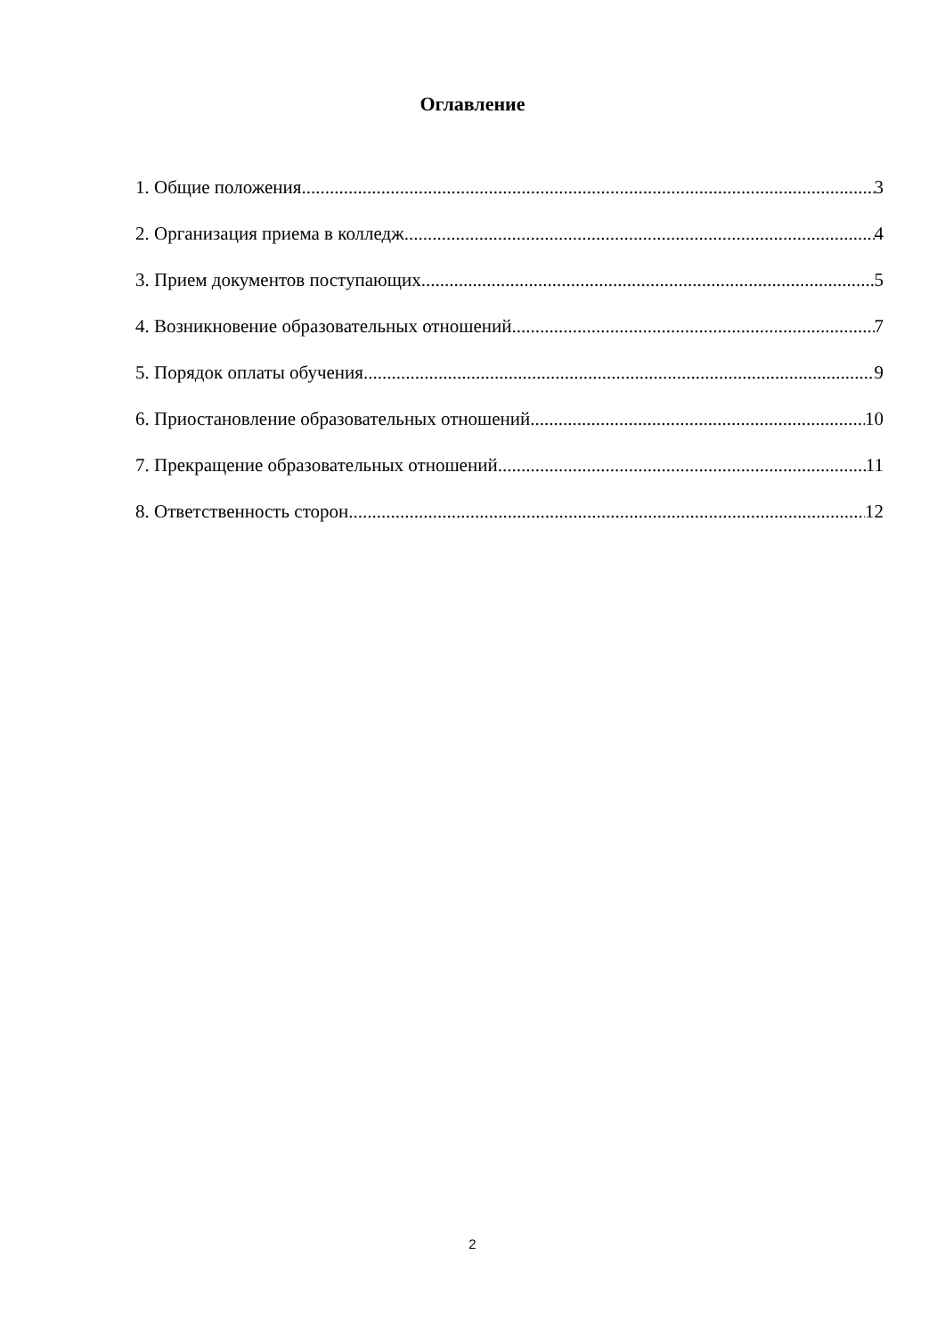Оглавление
1. Общие положения 3
2. Организация приема в колледж 4
3. Прием документов поступающих 5
4. Возникновение образовательных отношений 7
5. Порядок оплаты обучения 9
6. Приостановление образовательных отношений 10
7. Прекращение образовательных отношений 11
8. Ответственность сторон 12
2